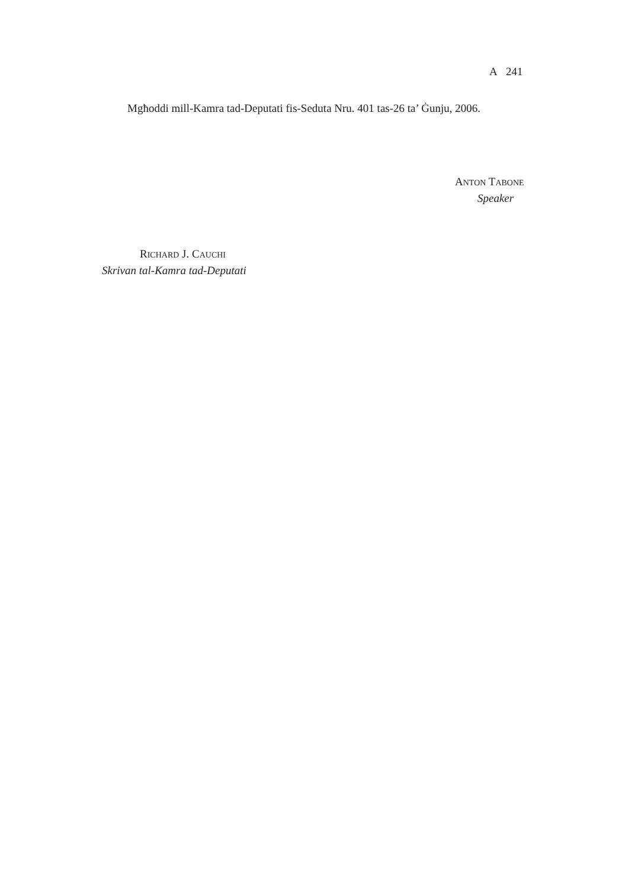A 241
Mgħoddi mill-Kamra tad-Deputati fis-Seduta Nru. 401 tas-26 ta’ Ġunju, 2006.
ANTON TABONE
Speaker
RICHARD J. CAUCHI
Skrivan tal-Kamra tad-Deputati